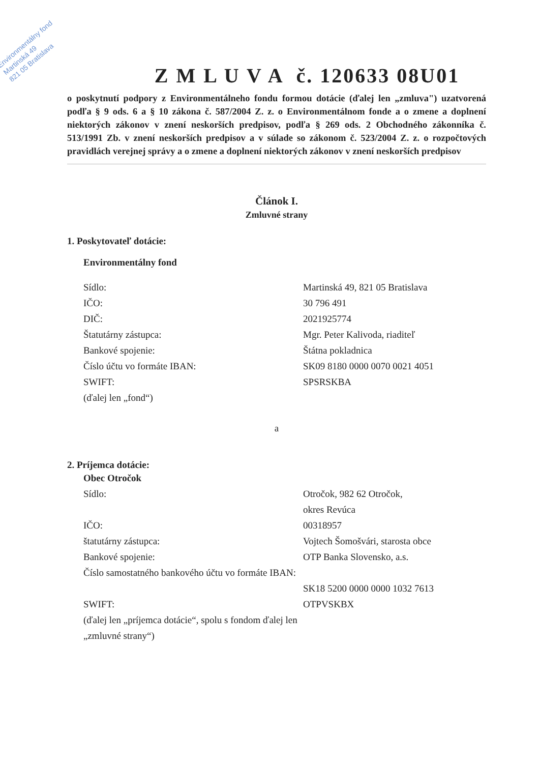Environmentálny fond
Martinská 49
821 05 Bratislava
Z M L U V A č. 120633 08U01
o poskytnutí podpory z Environmentálneho fondu formou dotácie (ďalej len „zmluva") uzatvorená podľa § 9 ods. 6 a § 10 zákona č. 587/2004 Z. z. o Environmentálnom fonde a o zmene a doplnení niektorých zákonov v znení neskorších predpisov, podľa § 269 ods. 2 Obchodného zákonníka č. 513/1991 Zb. v znení neskorších predpisov a v súlade so zákonom č. 523/2004 Z. z. o rozpočtových pravidlách verejnej správy a o zmene a doplnení niektorých zákonov v znení neskorších predpisov
Článok I.
Zmluvné strany
1. Poskytovateľ dotácie:
Environmentálny fond
Sídlo: Martinská 49, 821 05 Bratislava
IČO: 30 796 491
DIČ: 2021925774
Štatutárny zástupca: Mgr. Peter Kalivoda, riaditeľ
Bankové spojenie: Štátna pokladnica
Číslo účtu vo formáte IBAN: SK09 8180 0000 0070 0021 4051
SWIFT: SPSRSKBA
(ďalej len „fond“)
a
2. Príjemca dotácie:
Obec Otročok
Sídlo: Otročok, 982 62 Otročok,
okres Revúca
IČO: 00318957
štatutárny zástupca: Vojtech Šomošvári, starosta obce
Bankové spojenie: OTP Banka Slovensko, a.s.
Číslo samostatného bankového účtu vo formáte IBAN:
SK18 5200 0000 0000 1032 7613
SWIFT: OTPVSKBX
(ďalej len „príjemca dotácie“, spolu s fondom ďalej len „zmluvné strany“)